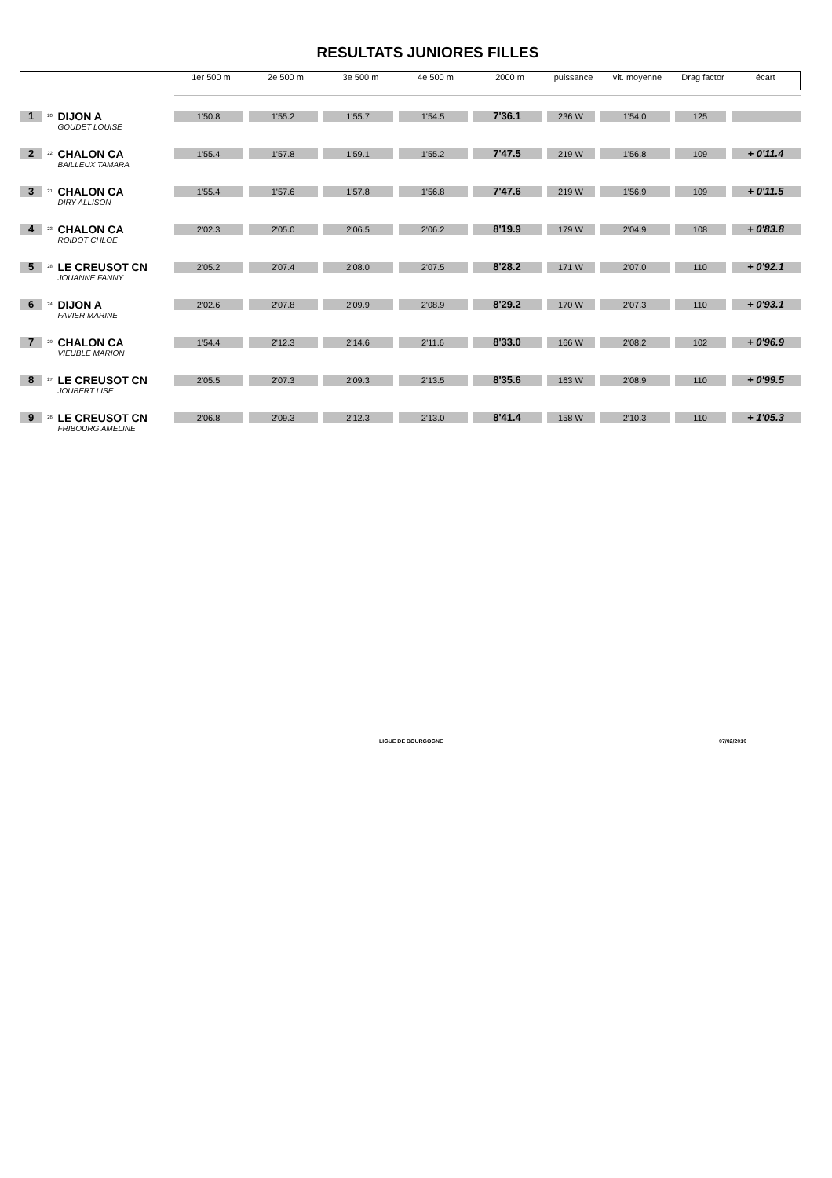RESULTATS JUNIORES FILLES
| | | | 1er 500 m | 2e 500 m | 3e 500 m | 4e 500 m | 2000 m | puissance | vit. moyenne | Drag factor | écart |
| 1 | 20 | DIJON A GOUDET LOUISE | 1'50.8 | 1'55.2 | 1'55.7 | 1'54.5 | 7'36.1 | 236 W | 1'54.0 | 125 | |
| 2 | 22 | CHALON CA BAILLEUX TAMARA | 1'55.4 | 1'57.8 | 1'59.1 | 1'55.2 | 7'47.5 | 219 W | 1'56.8 | 109 | + 0'11.4 |
| 3 | 21 | CHALON CA DIRY ALLISON | 1'55.4 | 1'57.6 | 1'57.8 | 1'56.8 | 7'47.6 | 219 W | 1'56.9 | 109 | + 0'11.5 |
| 4 | 23 | CHALON CA ROIDOT CHLOE | 2'02.3 | 2'05.0 | 2'06.5 | 2'06.2 | 8'19.9 | 179 W | 2'04.9 | 108 | + 0'83.8 |
| 5 | 28 | LE CREUSOT CN JOUANNE FANNY | 2'05.2 | 2'07.4 | 2'08.0 | 2'07.5 | 8'28.2 | 171 W | 2'07.0 | 110 | + 0'92.1 |
| 6 | 24 | DIJON A FAVIER MARINE | 2'02.6 | 2'07.8 | 2'09.9 | 2'08.9 | 8'29.2 | 170 W | 2'07.3 | 110 | + 0'93.1 |
| 7 | 29 | CHALON CA VIEUBLE MARION | 1'54.4 | 2'12.3 | 2'14.6 | 2'11.6 | 8'33.0 | 166 W | 2'08.2 | 102 | + 0'96.9 |
| 8 | 27 | LE CREUSOT CN JOUBERT LISE | 2'05.5 | 2'07.3 | 2'09.3 | 2'13.5 | 8'35.6 | 163 W | 2'08.9 | 110 | + 0'99.5 |
| 9 | 26 | LE CREUSOT CN FRIBOURG AMELINE | 2'06.8 | 2'09.3 | 2'12.3 | 2'13.0 | 8'41.4 | 158 W | 2'10.3 | 110 | + 1'05.3 |
LIGUE DE BOURGOGNE 07/02/2010